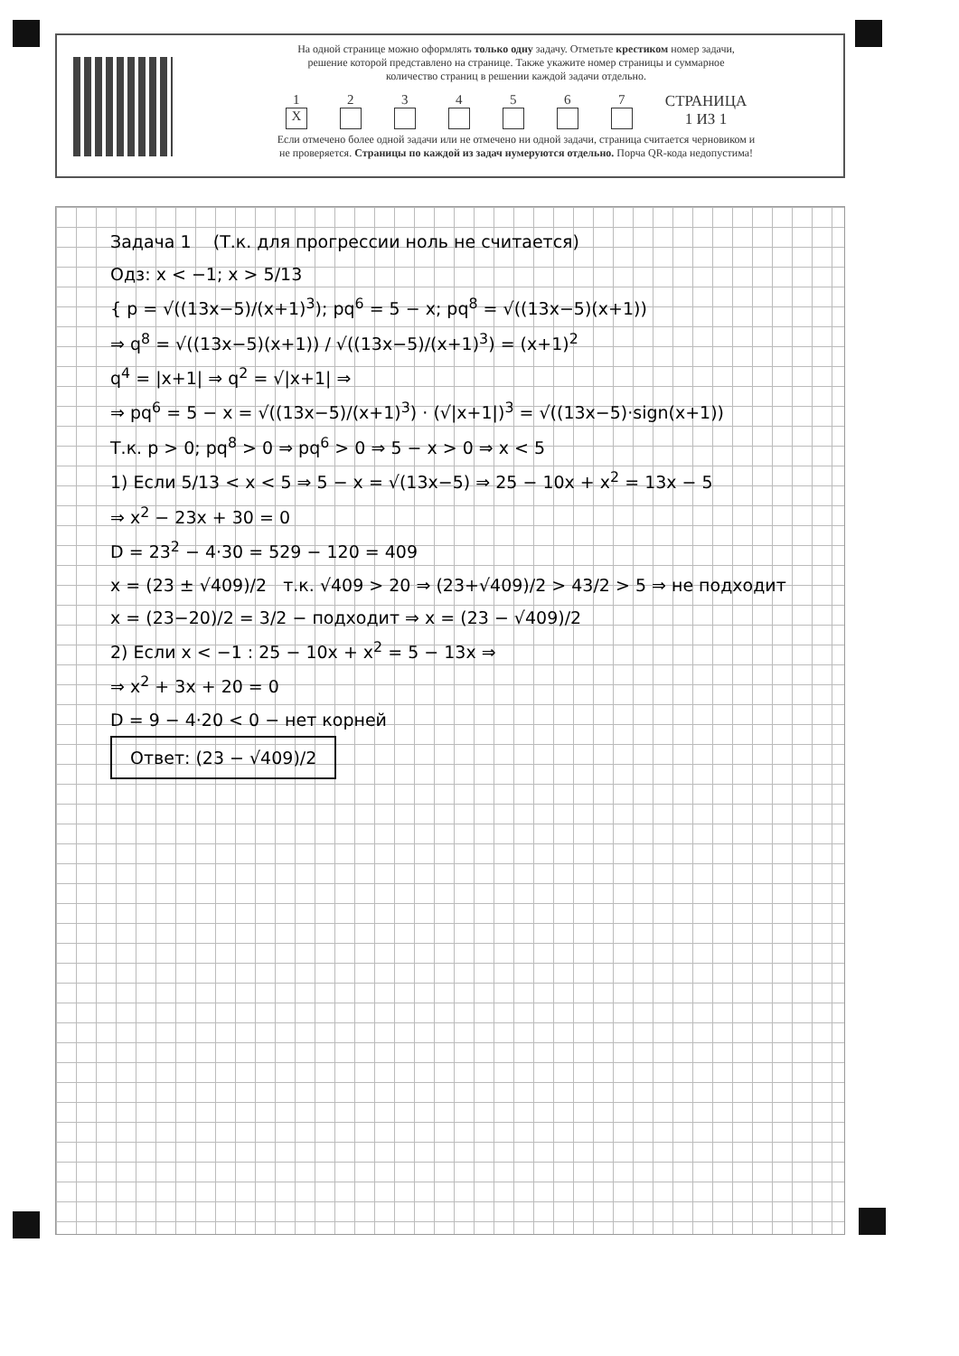На одной странице можно оформлять только одну задачу. Отметьте крестиком номер задачи,
решение которой представлено на странице. Также укажите номер страницы и суммарное
количество страниц в решении каждой задачи отдельно.
1
X 234567 СТРАНИЦА
1 ИЗ 1
Если отмечено более одной задачи или не отмечено ни одной задачи, страница считается черновиком и
не проверяется. Страницы по каждой из задач нумеруются отдельно. Порча QR-кода недопустима!
Задача 1 (Т.к. для прогрессии ноль не считается)
Одз: x < −1; x > 5/13
{ p = √((13x−5)/(x+1)<sup>3</sup>); pq<sup>6</sup> = 5 − x; pq<sup>8</sup> = √((13x−5)(x+1))
⇒ q<sup>8</sup> = √((13x−5)(x+1)) / √((13x−5)/(x+1)<sup>3</sup>) = (x+1)<sup>2</sup>
q<sup>4</sup> = |x+1| ⇒ q<sup>2</sup> = √|x+1| ⇒
⇒ pq<sup>6</sup> = 5 − x = √((13x−5)/(x+1)<sup>3</sup>) · (√|x+1|)<sup>3</sup> = √((13x−5)·sign(x+1))
Т.к. p > 0; pq<sup>8</sup> > 0 ⇒ pq<sup>6</sup> > 0 ⇒ 5 − x > 0 ⇒ x < 5
1) Если 5/13 < x < 5 ⇒ 5 − x = √(13x−5) ⇒ 25 − 10x + x<sup>2</sup> = 13x − 5
⇒ x<sup>2</sup> − 23x + 30 = 0
D = 23<sup>2</sup> − 4·30 = 529 − 120 = 409
x = (23 ± √409)/2 т.к. √409 > 20 ⇒ (23+√409)/2 > 43/2 > 5 ⇒ не подходит
x = (23−20)/2 = 3/2 − подходит ⇒ x = (23 − √409)/2
2) Если x < −1 : 25 − 10x + x<sup>2</sup> = 5 − 13x ⇒
⇒ x<sup>2</sup> + 3x + 20 = 0
D = 9 − 4·20 < 0 − нет корней
Ответ: (23 − √409)/2